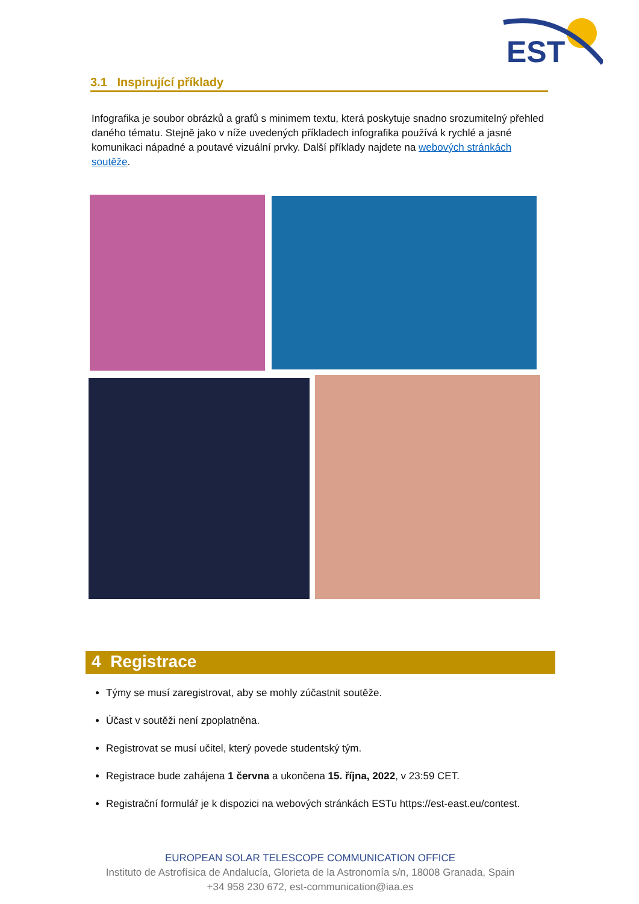EST
3.1 Inspirující příklady
Infografika je soubor obrázků a grafů s minimem textu, která poskytuje snadno srozumitelný přehled daného tématu. Stejně jako v níže uvedených příkladech infografika používá k rychlé a jasné komunikaci nápadné a poutavé vizuální prvky. Další příklady najdete na webových stránkách soutěže.
4 Registrace
Týmy se musí zaregistrovat, aby se mohly zúčastnit soutěže.
Účast v soutěži není zpoplatněna.
Registrovat se musí učitel, který povede studentský tým.
Registrace bude zahájena 1 června a ukončena 15. října, 2022, v 23:59 CET.
Registrační formulář je k dispozici na webových stránkách ESTu https://est-east.eu/contest.
EUROPEAN SOLAR TELESCOPE COMMUNICATION OFFICE
Instituto de Astrofísica de Andalucía, Glorieta de la Astronomía s/n, 18008 Granada, Spain
+34 958 230 672, est-communication@iaa.es